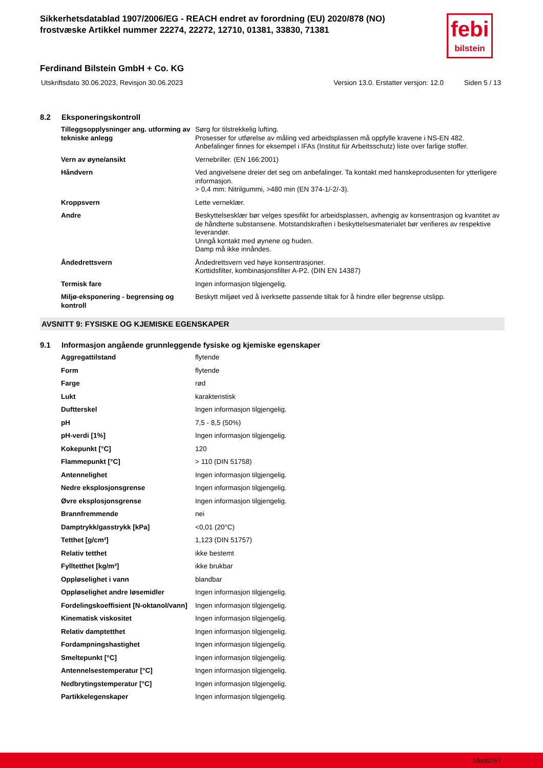Sikkerhetsdatablad 1907/2006/EG - REACH endret av forordning (EU) 2020/878 (NO)
frostvæske Artikkel nummer 22274, 22272, 12710, 01381, 33830, 71381
febi
bilstein
Ferdinand Bilstein GmbH + Co. KG
Utskriftsdato 30.06.2023, Revisjon 30.06.2023 Version 13.0. Erstatter versjon: 12.0 Siden 5 / 13
8.2 Eksponeringskontroll
| Tilleggsopplysninger ang. utforming av tekniske anlegg | Sørg for tilstrekkelig lufting. Prosesser for utførelse av måling ved arbeidsplassen må oppfylle kravene i NS-EN 482. Anbefalinger finnes for eksempel i IFAs (Institut für Arbeitsschutz) liste over farlige stoffer. |
| Vern av øyne/ansikt | Vernebriller. (EN 166:2001) |
| Håndvern | Ved angivelsene dreier det seg om anbefalinger. Ta kontakt med hanskeprodusenten for ytterligere informasjon. > 0,4 mm: Nitrilgummi, >480 min (EN 374-1/-2/-3). |
| Kroppsvern | Lette verneklær. |
| Andre | Beskyttelsesklær bør velges spesifikt for arbeidsplassen, avhengig av konsentrasjon og kvantitet av de håndterte substansene. Motstandskraften i beskyttelsesmaterialet bør verifieres av respektive leverandør. Unngå kontakt med øynene og huden. Damp må ikke innåndes. |
| Åndedrettsvern | Åndedrettsvern ved høye konsentrasjoner. Korttidsfilter, kombinasjonsfilter A-P2. (DIN EN 14387) |
| Termisk fare | Ingen informasjon tilgjengelig. |
| Miljø-eksponering - begrensing og kontroll | Beskytt miljøet ved å iverksette passende tiltak for å hindre eller begrense utslipp. |
AVSNITT 9: FYSISKE OG KJEMISKE EGENSKAPER
9.1 Informasjon angående grunnleggende fysiske og kjemiske egenskaper
| Aggregattilstand | flytende |
| Form | flytende |
| Farge | rød |
| Lukt | karakteristisk |
| Duftterskel | Ingen informasjon tilgjengelig. |
| pH | 7,5 - 8,5 (50%) |
| pH-verdi [1%] | Ingen informasjon tilgjengelig. |
| Kokepunkt [°C] | 120 |
| Flammepunkt [°C] | > 110 (DIN 51758) |
| Antennelighet | Ingen informasjon tilgjengelig. |
| Nedre eksplosjonsgrense | Ingen informasjon tilgjengelig. |
| Øvre eksplosjonsgrense | Ingen informasjon tilgjengelig. |
| Brannfremmende | nei |
| Damptrykk/gasstrykk [kPa] | <0,01 (20°C) |
| Tetthet [g/cm³] | 1,123 (DIN 51757) |
| Relativ tetthet | ikke bestemt |
| Fylltetthet [kg/m³] | ikke brukbar |
| Oppløselighet i vann | blandbar |
| Oppløselighet andre løsemidler | Ingen informasjon tilgjengelig. |
| Fordelingskoeffisient [N-oktanol/vann] | Ingen informasjon tilgjengelig. |
| Kinematisk viskositet | Ingen informasjon tilgjengelig. |
| Relativ damptetthet | Ingen informasjon tilgjengelig. |
| Fordampningshastighet | Ingen informasjon tilgjengelig. |
| Smeltepunkt [°C] | Ingen informasjon tilgjengelig. |
| Antennelsestemperatur [°C] | Ingen informasjon tilgjengelig. |
| Nedbrytingstemperatur [°C] | Ingen informasjon tilgjengelig. |
| Partikkelegenskaper | Ingen informasjon tilgjengelig. |
bfe00297